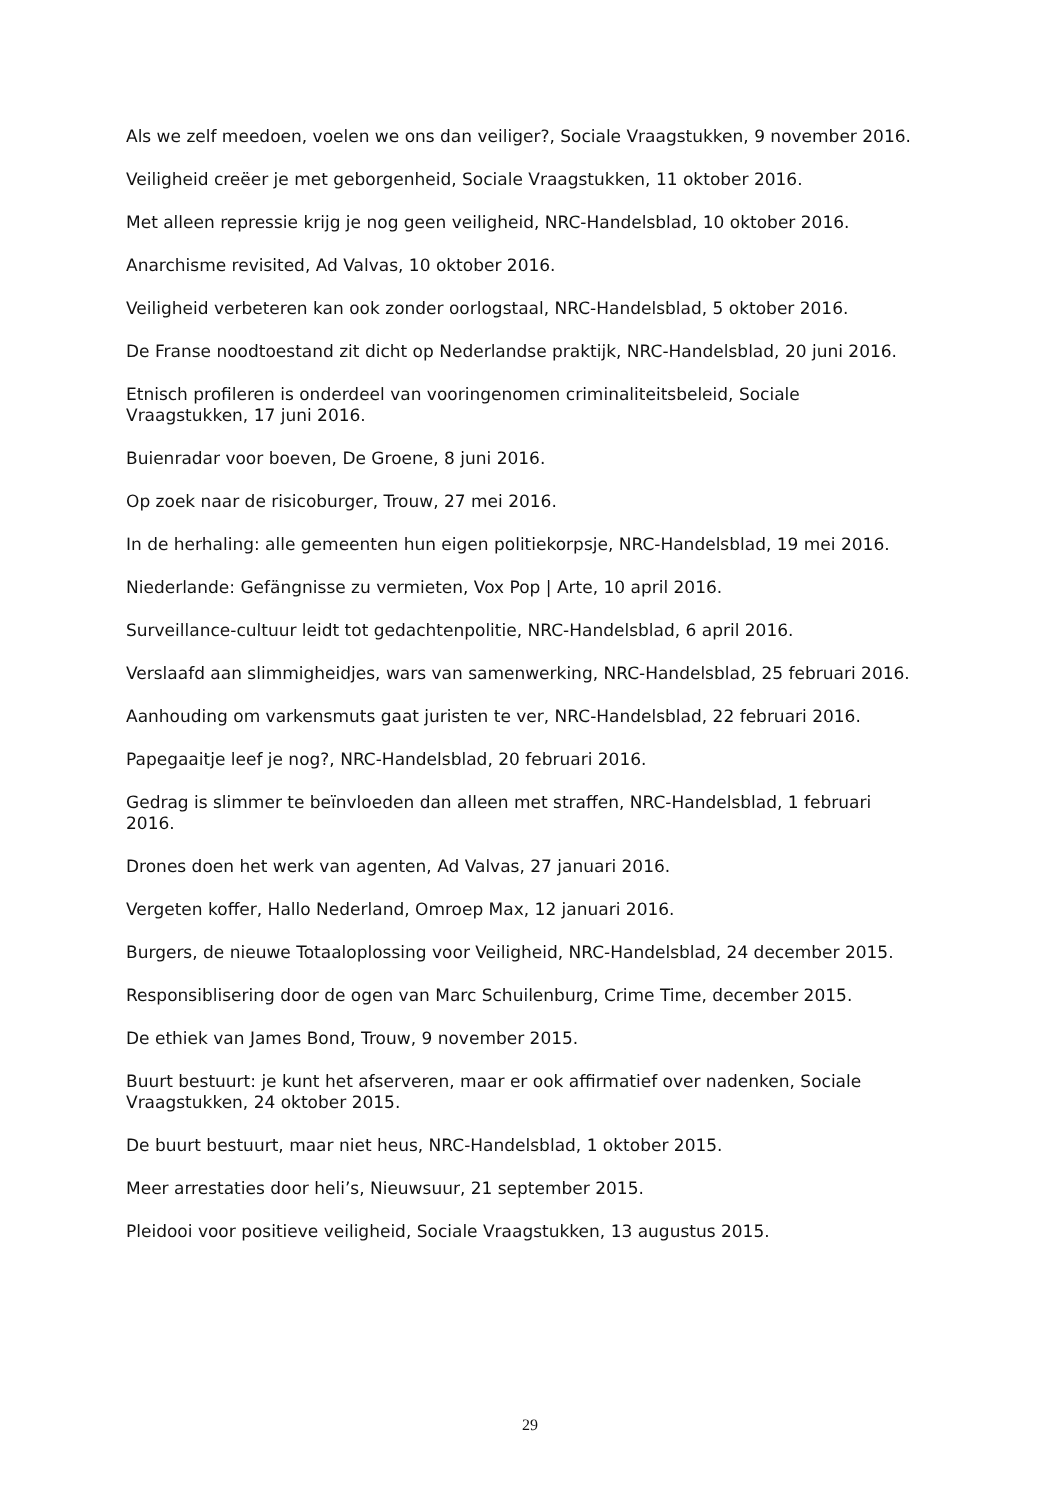Als we zelf meedoen, voelen we ons dan veiliger?, Sociale Vraagstukken, 9 november 2016.
Veiligheid creëer je met geborgenheid, Sociale Vraagstukken, 11 oktober 2016.
Met alleen repressie krijg je nog geen veiligheid, NRC-Handelsblad, 10 oktober 2016.
Anarchisme revisited, Ad Valvas, 10 oktober 2016.
Veiligheid verbeteren kan ook zonder oorlogstaal, NRC-Handelsblad, 5 oktober 2016.
De Franse noodtoestand zit dicht op Nederlandse praktijk, NRC-Handelsblad, 20 juni 2016.
Etnisch profileren is onderdeel van vooringenomen criminaliteitsbeleid, Sociale Vraagstukken, 17 juni 2016.
Buienradar voor boeven, De Groene, 8 juni 2016.
Op zoek naar de risicoburger, Trouw, 27 mei 2016.
In de herhaling: alle gemeenten hun eigen politiekorpsje, NRC-Handelsblad, 19 mei 2016.
Niederlande: Gefängnisse zu vermieten, Vox Pop | Arte, 10 april 2016.
Surveillance-cultuur leidt tot gedachtenpolitie, NRC-Handelsblad, 6 april 2016.
Verslaafd aan slimmigheidjes, wars van samenwerking, NRC-Handelsblad, 25 februari 2016.
Aanhouding om varkensmuts gaat juristen te ver, NRC-Handelsblad, 22 februari 2016.
Papegaaitje leef je nog?, NRC-Handelsblad, 20 februari 2016.
Gedrag is slimmer te beïnvloeden dan alleen met straffen, NRC-Handelsblad, 1 februari 2016.
Drones doen het werk van agenten, Ad Valvas, 27 januari 2016.
Vergeten koffer, Hallo Nederland, Omroep Max, 12 januari 2016.
Burgers, de nieuwe Totaaloplossing voor Veiligheid, NRC-Handelsblad, 24 december 2015.
Responsiblisering door de ogen van Marc Schuilenburg, Crime Time, december 2015.
De ethiek van James Bond, Trouw, 9 november 2015.
Buurt bestuurt: je kunt het afserveren, maar er ook affirmatief over nadenken, Sociale Vraagstukken, 24 oktober 2015.
De buurt bestuurt, maar niet heus, NRC-Handelsblad, 1 oktober 2015.
Meer arrestaties door heli’s, Nieuwsuur, 21 september 2015.
Pleidooi voor positieve veiligheid, Sociale Vraagstukken, 13 augustus 2015.
29